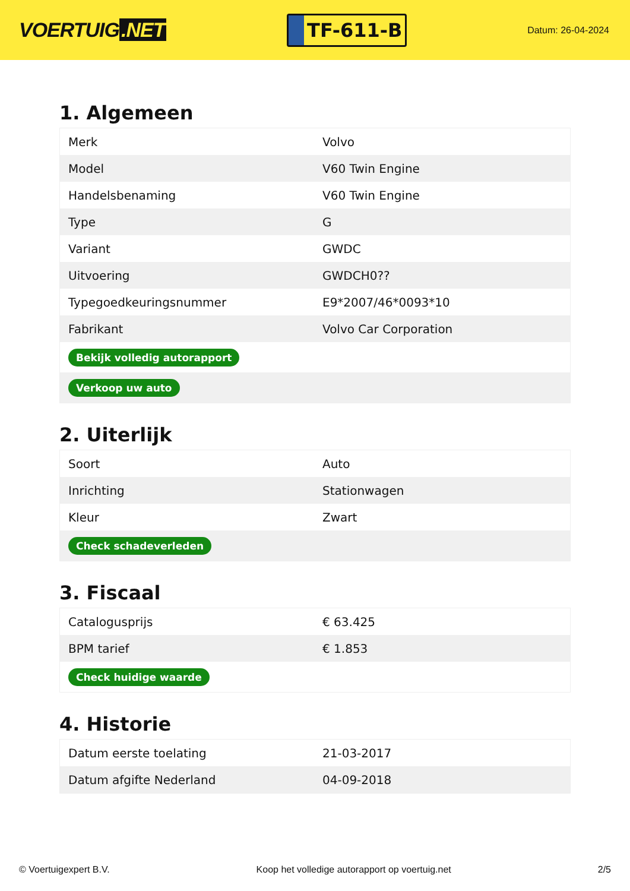VOERTUIG.NET
TF-611-B
Datum: 26-04-2024
1. Algemeen
| Merk | Volvo |
| Model | V60 Twin Engine |
| Handelsbenaming | V60 Twin Engine |
| Type | G |
| Variant | GWDC |
| Uitvoering | GWDCH0?? |
| Typegoedkeuringsnummer | E9*2007/46*0093*10 |
| Fabrikant | Volvo Car Corporation |
| Bekijk volledig autorapport | |
| Verkoop uw auto | |
2. Uiterlijk
| Soort | Auto |
| Inrichting | Stationwagen |
| Kleur | Zwart |
| Check schadeverleden | |
3. Fiscaal
| Catalogusprijs | € 63.425 |
| BPM tarief | € 1.853 |
| Check huidige waarde | |
4. Historie
| Datum eerste toelating | 21-03-2017 |
| Datum afgifte Nederland | 04-09-2018 |
© Voertuigexpert B.V. Koop het volledige autorapport op voertuig.net 2/5